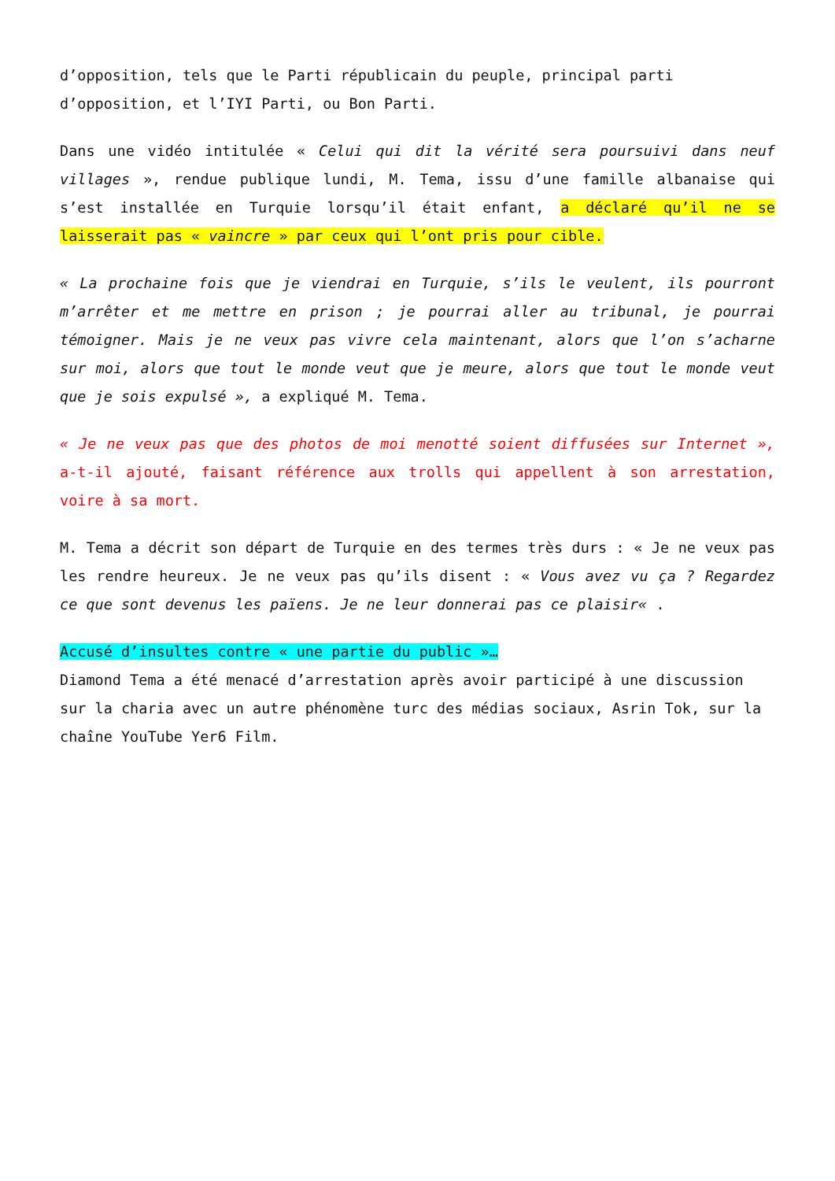d’opposition, tels que le Parti républicain du peuple, principal parti d’opposition, et l’IYI Parti, ou Bon Parti.
Dans une vidéo intitulée « Celui qui dit la vérité sera poursuivi dans neuf villages », rendue publique lundi, M. Tema, issu d’une famille albanaise qui s’est installée en Turquie lorsqu’il était enfant, a déclaré qu’il ne se laisserait pas « vaincre » par ceux qui l’ont pris pour cible.
« La prochaine fois que je viendrai en Turquie, s’ils le veulent, ils pourront m’arrêter et me mettre en prison ; je pourrai aller au tribunal, je pourrai témoigner. Mais je ne veux pas vivre cela maintenant, alors que l’on s’acharne sur moi, alors que tout le monde veut que je meure, alors que tout le monde veut que je sois expulsé », a expliqué M. Tema.
« Je ne veux pas que des photos de moi menotté soient diffusées sur Internet », a-t-il ajouté, faisant référence aux trolls qui appellent à son arrestation, voire à sa mort.
M. Tema a décrit son départ de Turquie en des termes très durs : « Je ne veux pas les rendre heureux. Je ne veux pas qu’ils disent : « Vous avez vu ça ? Regardez ce que sont devenus les païens. Je ne leur donnerai pas ce plaisir« .
Accusé d’insultes contre « une partie du public »…
Diamond Tema a été menacé d’arrestation après avoir participé à une discussion sur la charia avec un autre phénomène turc des médias sociaux, Asrin Tok, sur la chaîne YouTube Yer6 Film.